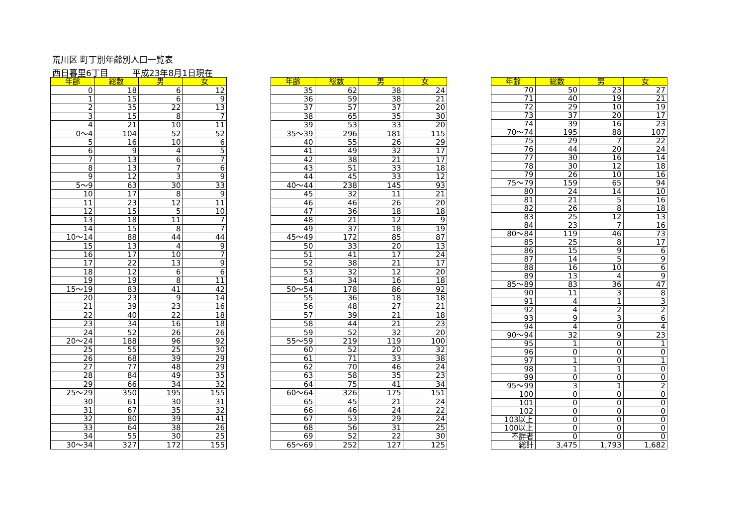荒川区 町丁別年齢別人口一覧表
西日暮里6丁目 平成23年8月1日現在
| 年齢 | 総数 | 男 | 女 |
| --- | --- | --- | --- |
| 0 | 18 | 6 | 12 |
| 1 | 15 | 6 | 9 |
| 2 | 35 | 22 | 13 |
| 3 | 15 | 8 | 7 |
| 4 | 21 | 10 | 11 |
| 0～4 | 104 | 52 | 52 |
| 5 | 16 | 10 | 6 |
| 6 | 9 | 4 | 5 |
| 7 | 13 | 6 | 7 |
| 8 | 13 | 7 | 6 |
| 9 | 12 | 3 | 9 |
| 5～9 | 63 | 30 | 33 |
| 10 | 17 | 8 | 9 |
| 11 | 23 | 12 | 11 |
| 12 | 15 | 5 | 10 |
| 13 | 18 | 11 | 7 |
| 14 | 15 | 8 | 7 |
| 10～14 | 88 | 44 | 44 |
| 15 | 13 | 4 | 9 |
| 16 | 17 | 10 | 7 |
| 17 | 22 | 13 | 9 |
| 18 | 12 | 6 | 6 |
| 19 | 19 | 8 | 11 |
| 15～19 | 83 | 41 | 42 |
| 20 | 23 | 9 | 14 |
| 21 | 39 | 23 | 16 |
| 22 | 40 | 22 | 18 |
| 23 | 34 | 16 | 18 |
| 24 | 52 | 26 | 26 |
| 20～24 | 188 | 96 | 92 |
| 25 | 55 | 25 | 30 |
| 26 | 68 | 39 | 29 |
| 27 | 77 | 48 | 29 |
| 28 | 84 | 49 | 35 |
| 29 | 66 | 34 | 32 |
| 25～29 | 350 | 195 | 155 |
| 30 | 61 | 30 | 31 |
| 31 | 67 | 35 | 32 |
| 32 | 80 | 39 | 41 |
| 33 | 64 | 38 | 26 |
| 34 | 55 | 30 | 25 |
| 30～34 | 327 | 172 | 155 |
| 年齢 | 総数 | 男 | 女 |
| --- | --- | --- | --- |
| 35 | 62 | 38 | 24 |
| 36 | 59 | 38 | 21 |
| 37 | 57 | 37 | 20 |
| 38 | 65 | 35 | 30 |
| 39 | 53 | 33 | 20 |
| 35～39 | 296 | 181 | 115 |
| 40 | 55 | 26 | 29 |
| 41 | 49 | 32 | 17 |
| 42 | 38 | 21 | 17 |
| 43 | 51 | 33 | 18 |
| 44 | 45 | 33 | 12 |
| 40～44 | 238 | 145 | 93 |
| 45 | 32 | 11 | 21 |
| 46 | 46 | 26 | 20 |
| 47 | 36 | 18 | 18 |
| 48 | 21 | 12 | 9 |
| 49 | 37 | 18 | 19 |
| 45～49 | 172 | 85 | 87 |
| 50 | 33 | 20 | 13 |
| 51 | 41 | 17 | 24 |
| 52 | 38 | 21 | 17 |
| 53 | 32 | 12 | 20 |
| 54 | 34 | 16 | 18 |
| 50～54 | 178 | 86 | 92 |
| 55 | 36 | 18 | 18 |
| 56 | 48 | 27 | 21 |
| 57 | 39 | 21 | 18 |
| 58 | 44 | 21 | 23 |
| 59 | 52 | 32 | 20 |
| 55～59 | 219 | 119 | 100 |
| 60 | 52 | 20 | 32 |
| 61 | 71 | 33 | 38 |
| 62 | 70 | 46 | 24 |
| 63 | 58 | 35 | 23 |
| 64 | 75 | 41 | 34 |
| 60～64 | 326 | 175 | 151 |
| 65 | 45 | 21 | 24 |
| 66 | 46 | 24 | 22 |
| 67 | 53 | 29 | 24 |
| 68 | 56 | 31 | 25 |
| 69 | 52 | 22 | 30 |
| 65～69 | 252 | 127 | 125 |
| 年齢 | 総数 | 男 | 女 |
| --- | --- | --- | --- |
| 70 | 50 | 23 | 27 |
| 71 | 40 | 19 | 21 |
| 72 | 29 | 10 | 19 |
| 73 | 37 | 20 | 17 |
| 74 | 39 | 16 | 23 |
| 70～74 | 195 | 88 | 107 |
| 75 | 29 | 7 | 22 |
| 76 | 44 | 20 | 24 |
| 77 | 30 | 16 | 14 |
| 78 | 30 | 12 | 18 |
| 79 | 26 | 10 | 16 |
| 75～79 | 159 | 65 | 94 |
| 80 | 24 | 14 | 10 |
| 81 | 21 | 5 | 16 |
| 82 | 26 | 8 | 18 |
| 83 | 25 | 12 | 13 |
| 84 | 23 | 7 | 16 |
| 80～84 | 119 | 46 | 73 |
| 85 | 25 | 8 | 17 |
| 86 | 15 | 9 | 6 |
| 87 | 14 | 5 | 9 |
| 88 | 16 | 10 | 6 |
| 89 | 13 | 4 | 9 |
| 85～89 | 83 | 36 | 47 |
| 90 | 11 | 3 | 8 |
| 91 | 4 | 1 | 3 |
| 92 | 4 | 2 | 2 |
| 93 | 9 | 3 | 6 |
| 94 | 4 | 0 | 4 |
| 90～94 | 32 | 9 | 23 |
| 95 | 1 | 0 | 1 |
| 96 | 0 | 0 | 0 |
| 97 | 1 | 0 | 1 |
| 98 | 1 | 1 | 0 |
| 99 | 0 | 0 | 0 |
| 95～99 | 3 | 1 | 2 |
| 100 | 0 | 0 | 0 |
| 101 | 0 | 0 | 0 |
| 102 | 0 | 0 | 0 |
| 103以上 | 0 | 0 | 0 |
| 100以上 | 0 | 0 | 0 |
| 不詳者 | 0 | 0 | 0 |
| 総計 | 3,475 | 1,793 | 1,682 |